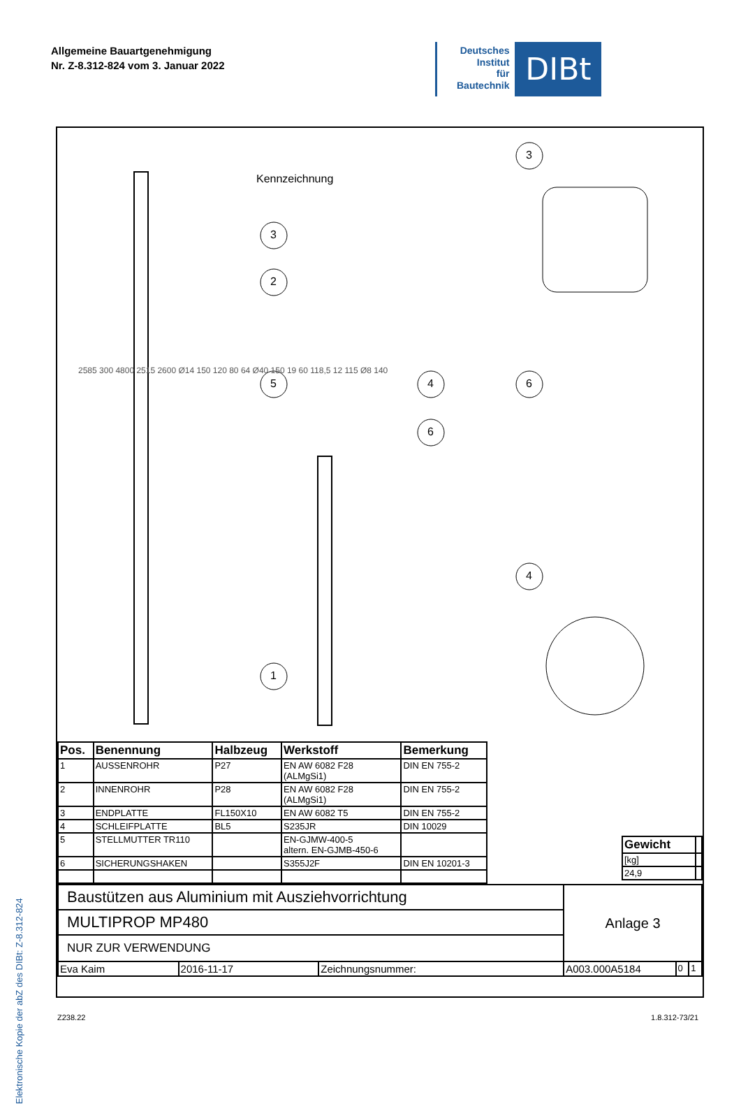Allgemeine Bauartgenehmigung
Nr. Z-8.312-824 vom 3. Januar 2022
Deutsches
Institut
für
Bautechnik
DIBt
Elektronische Kopie der abZ des DIBt: Z-8.312-824
Kennzeichnung
3
2
5
1
4
6
3
6
4
2585 300 4800 2515 2600 Ø14 150 120 80 64 Ø40 150 19 60 118,5 12 115 Ø8 140
| Pos. | Benennung | Halbzeug | Werkstoff | Bemerkung |
| --- | --- | --- | --- | --- |
| 1 | AUSSENROHR | P27 | EN AW 6082 F28 (ALMgSi1) | DIN EN 755-2 |
| 2 | INNENROHR | P28 | EN AW 6082 F28 (ALMgSi1) | DIN EN 755-2 |
| 3 | ENDPLATTE | FL150X10 | EN AW 6082 T5 | DIN EN 755-2 |
| 4 | SCHLEIFPLATTE | BL5 | S235JR | DIN 10029 |
| 5 | STELLMUTTER TR110 | | EN-GJMW-400-5 altern. EN-GJMB-450-6 | |
| 6 | SICHERUNGSHAKEN | | S355J2F | DIN EN 10201-3 |
| Gewicht | |
| [kg] | |
| 24,9 | |
| Baustützen aus Aluminium mit Ausziehvorrichtung | | | Anlage 3 | | |
| MULTIPROP MP480 | | | | | |
| NUR ZUR VERWENDUNG | | | | | |
| Eva Kaim | 2016-11-17 | Zeichnungsnummer: | A003.000A5184 | 0 | 1 |
Z238.22 1.8.312-73/21